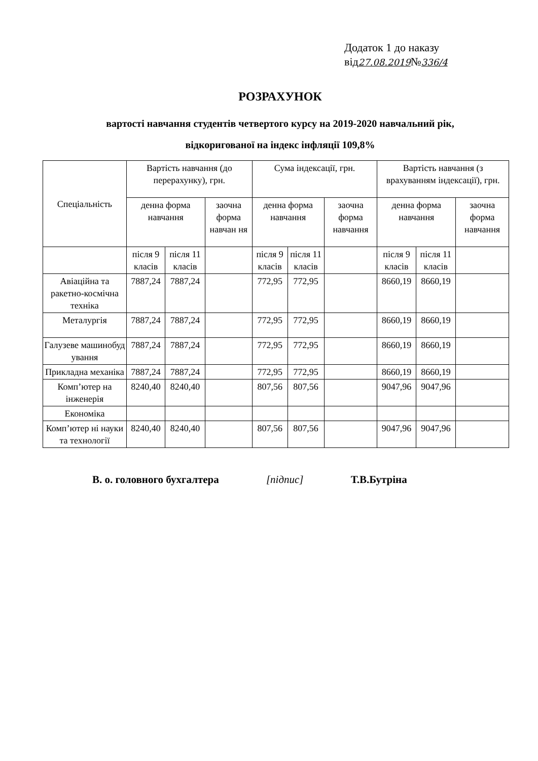Додаток 1 до наказу
від27.08.2019№336/4
РОЗРАХУНОК
вартості навчання студентів четвертого курсу на 2019-2020 навчальний рік,
відкоригованої на індекс інфляції 109,8%
| Спеціальність | Вартість навчання (до перерахунку), грн. | | | Сума індексації, грн. | | | Вартість навчання (з врахуванням індексації), грн. | | |
| --- | --- | --- | --- | --- | --- | --- | --- | --- | --- |
| | денна форма навчання | | заочна форма навчан ня | денна форма навчання | | заочна форма навчання | денна форма навчання | | заочна форма навчання |
| | після 9 класів | після 11 класів | | після 9 класів | після 11 класів | | після 9 класів | після 11 класів | |
| Авіаційна та ракетно-космічна техніка | 7887,24 | 7887,24 | | 772,95 | 772,95 | | 8660,19 | 8660,19 | |
| Металургія | 7887,24 | 7887,24 | | 772,95 | 772,95 | | 8660,19 | 8660,19 | |
| Галузеве машинобуд ування | 7887,24 | 7887,24 | | 772,95 | 772,95 | | 8660,19 | 8660,19 | |
| Прикладна механіка | 7887,24 | 7887,24 | | 772,95 | 772,95 | | 8660,19 | 8660,19 | |
| Комп’ютер на інженерія | 8240,40 | 8240,40 | | 807,56 | 807,56 | | 9047,96 | 9047,96 | |
| Економіка | | | | | | | | | |
| Комп’ютер ні науки та технології | 8240,40 | 8240,40 | | 807,56 | 807,56 | | 9047,96 | 9047,96 | |
В. о. головного бухгалтера [підпис] Т.В.Бутріна